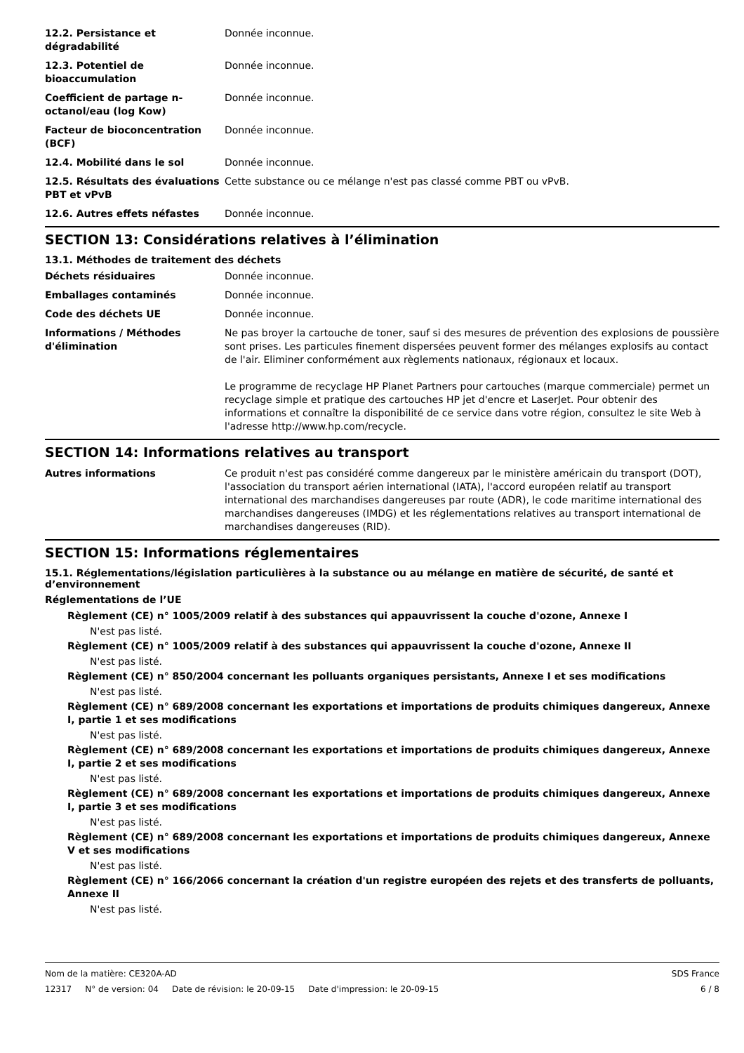12.2. Persistance et dégradabilité
Donnée inconnue.
12.3. Potentiel de bioaccumulation
Donnée inconnue.
Coefficient de partage n-octanol/eau (log Kow)
Donnée inconnue.
Facteur de bioconcentration (BCF)
Donnée inconnue.
12.4. Mobilité dans le sol Donnée inconnue.
12.5. Résultats des évaluations PBT et vPvB
Cette substance ou ce mélange n'est pas classé comme PBT ou vPvB.
12.6. Autres effets néfastes Donnée inconnue.
SECTION 13: Considérations relatives à l’élimination
13.1. Méthodes de traitement des déchets
Déchets résiduaires Donnée inconnue.
Emballages contaminés Donnée inconnue.
Code des déchets UE Donnée inconnue.
Informations / Méthodes d'élimination
Ne pas broyer la cartouche de toner, sauf si des mesures de prévention des explosions de poussière sont prises. Les particules finement dispersées peuvent former des mélanges explosifs au contact de l'air. Eliminer conformément aux règlements nationaux, régionaux et locaux.
Le programme de recyclage HP Planet Partners pour cartouches (marque commerciale) permet un recyclage simple et pratique des cartouches HP jet d'encre et LaserJet. Pour obtenir des informations et connaître la disponibilité de ce service dans votre région, consultez le site Web à l'adresse http://www.hp.com/recycle.
SECTION 14: Informations relatives au transport
Autres informations Ce produit n'est pas considéré comme dangereux par le ministère américain du transport (DOT), l'association du transport aérien international (IATA), l'accord européen relatif au transport international des marchandises dangereuses par route (ADR), le code maritime international des marchandises dangereuses (IMDG) et les réglementations relatives au transport international de marchandises dangereuses (RID).
SECTION 15: Informations réglementaires
15.1. Réglementations/législation particulières à la substance ou au mélange en matière de sécurité, de santé et d’environnement
Réglementations de l’UE
Règlement (CE) n° 1005/2009 relatif à des substances qui appauvrissent la couche d'ozone, Annexe I
N'est pas listé.
Règlement (CE) n° 1005/2009 relatif à des substances qui appauvrissent la couche d'ozone, Annexe II
N'est pas listé.
Règlement (CE) n° 850/2004 concernant les polluants organiques persistants, Annexe I et ses modifications
N'est pas listé.
Règlement (CE) n° 689/2008 concernant les exportations et importations de produits chimiques dangereux, Annexe I, partie 1 et ses modifications
N'est pas listé.
Règlement (CE) n° 689/2008 concernant les exportations et importations de produits chimiques dangereux, Annexe I, partie 2 et ses modifications
N'est pas listé.
Règlement (CE) n° 689/2008 concernant les exportations et importations de produits chimiques dangereux, Annexe I, partie 3 et ses modifications
N'est pas listé.
Règlement (CE) n° 689/2008 concernant les exportations et importations de produits chimiques dangereux, Annexe V et ses modifications
N'est pas listé.
Règlement (CE) n° 166/2066 concernant la création d'un registre européen des rejets et des transferts de polluants, Annexe II
N'est pas listé.
Nom de la matière: CE320A-AD SDS France
12317 N° de version: 04 Date de révision: le 20-09-15 Date d'impression: le 20-09-15 6 / 8